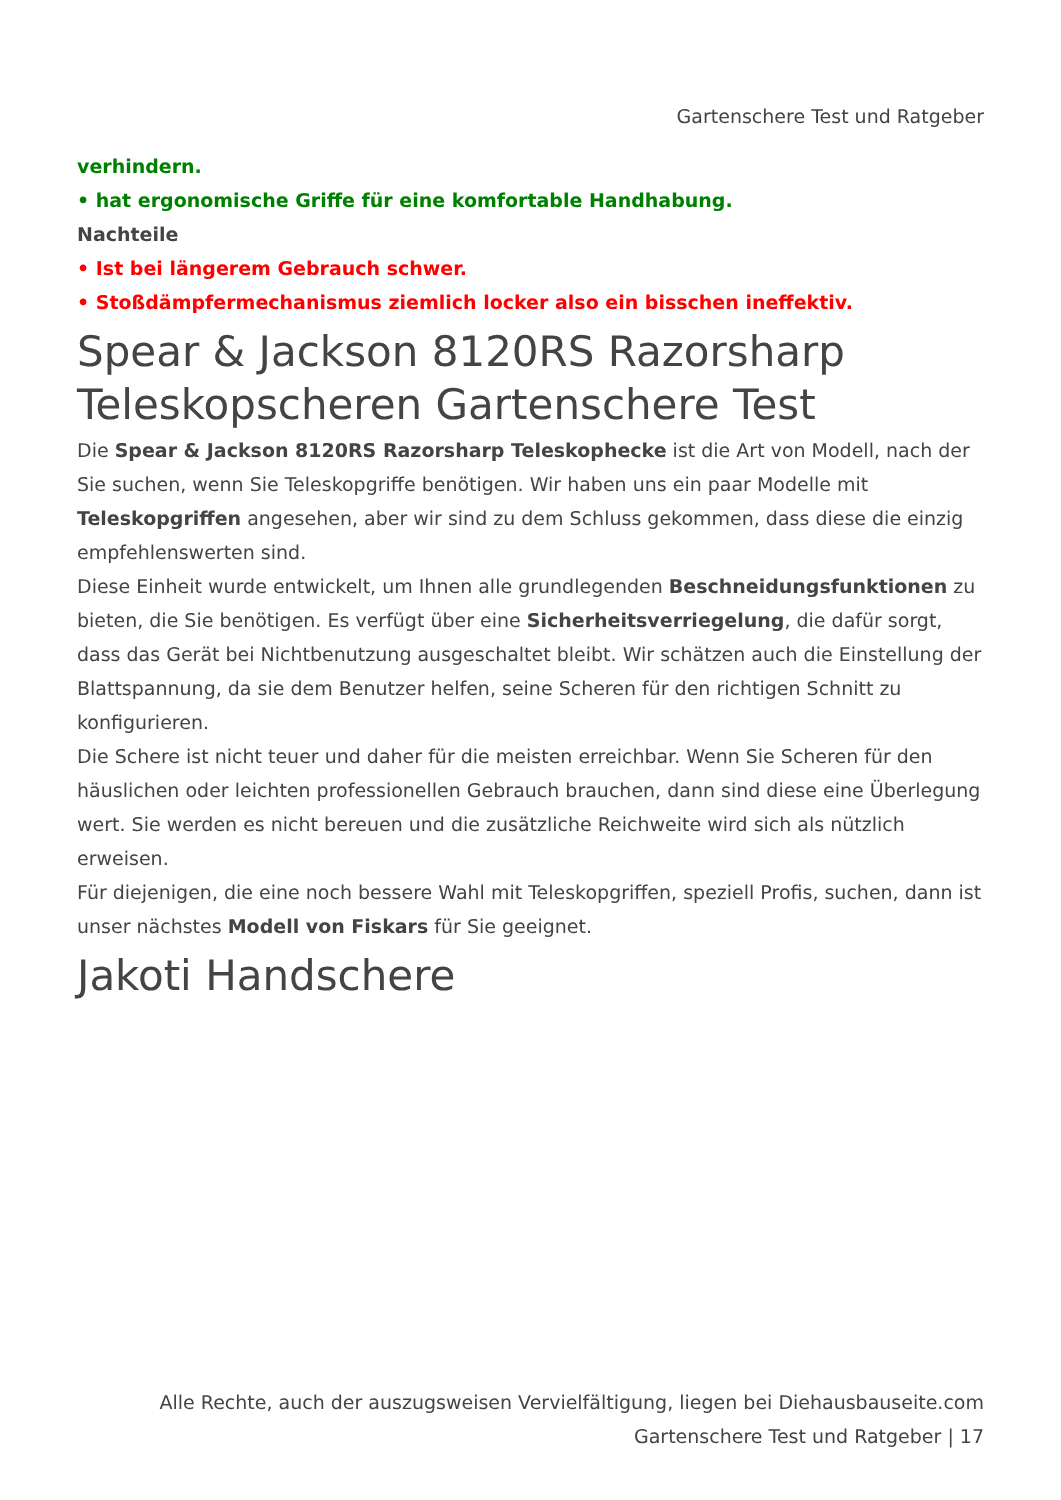Gartenschere Test und Ratgeber
verhindern.
• hat ergonomische Griffe für eine komfortable Handhabung.
Nachteile
• Ist bei längerem Gebrauch schwer.
• Stoßdämpfermechanismus ziemlich locker also ein bisschen ineffektiv.
Spear & Jackson 8120RS Razorsharp Teleskopscheren Gartenschere Test
Die Spear & Jackson 8120RS Razorsharp Teleskophecke ist die Art von Modell, nach der Sie suchen, wenn Sie Teleskopgriffe benötigen. Wir haben uns ein paar Modelle mit Teleskopgriffen angesehen, aber wir sind zu dem Schluss gekommen, dass diese die einzig empfehlenswerten sind.
Diese Einheit wurde entwickelt, um Ihnen alle grundlegenden Beschneidungsfunktionen zu bieten, die Sie benötigen. Es verfügt über eine Sicherheitsverriegelung, die dafür sorgt, dass das Gerät bei Nichtbenutzung ausgeschaltet bleibt. Wir schätzen auch die Einstellung der Blattspannung, da sie dem Benutzer helfen, seine Scheren für den richtigen Schnitt zu konfigurieren.
Die Schere ist nicht teuer und daher für die meisten erreichbar. Wenn Sie Scheren für den häuslichen oder leichten professionellen Gebrauch brauchen, dann sind diese eine Überlegung wert. Sie werden es nicht bereuen und die zusätzliche Reichweite wird sich als nützlich erweisen.
Für diejenigen, die eine noch bessere Wahl mit Teleskopgriffen, speziell Profis, suchen, dann ist unser nächstes Modell von Fiskars für Sie geeignet.
Jakoti Handschere
Alle Rechte, auch der auszugsweisen Vervielfältigung, liegen bei Diehausbauseite.com
Gartenschere Test und Ratgeber | 17